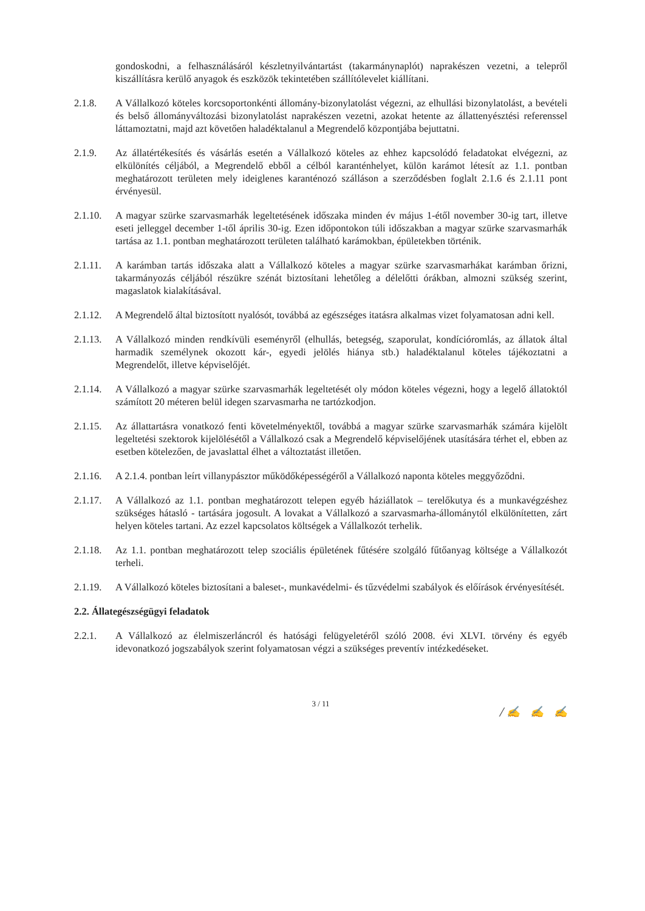gondoskodni, a felhasználásáról készletnyilvántartást (takarmánynaplót) naprakészen vezetni, a telepről kiszállításra kerülő anyagok és eszközök tekintetében szállítólevelet kiállítani.
2.1.8. A Vállalkozó köteles korcsoportonkénti állomány-bizonylatolást végezni, az elhullási bizonylatolást, a bevételi és belső állományváltozási bizonylatolást naprakészen vezetni, azokat hetente az állattenyésztési referenssel láttamoztatni, majd azt követően haladéktalanul a Megrendelő központjába bejuttatni.
2.1.9. Az állatértékesítés és vásárlás esetén a Vállalkozó köteles az ehhez kapcsolódó feladatokat elvégezni, az elkülönítés céljából, a Megrendelő ebből a célból karanténhelyet, külön karámot létesít az 1.1. pontban meghatározott területen mely ideiglenes karanténozó szálláson a szerződésben foglalt 2.1.6 és 2.1.11 pont érvényesül.
2.1.10.
A magyar szürke szarvasmarhák legeltetésének időszaka minden év május 1-étől november 30-ig tart, illetve eseti jelleggel december 1-től április 30-ig. Ezen időpontokon túli időszakban a magyar szürke szarvasmarhák tartása az 1.1. pontban meghatározott területen található karámokban, épületekben történik.
2.1.11.
A karámban tartás időszaka alatt a Vállalkozó köteles a magyar szürke szarvasmarhákat karámban őrizni, takarmányozás céljából részükre szénát biztosítani lehetőleg a délelőtti órákban, almozni szükség szerint, magaslatok kialakításával.
2.1.12.
A Megrendelő által biztosított nyalósót, továbbá az egészséges itatásra alkalmas vizet folyamatosan adni kell.
2.1.13.
A Vállalkozó minden rendkívüli eseményről (elhullás, betegség, szaporulat, kondícióromlás, az állatok által harmadik személynek okozott kár-, egyedi jelölés hiánya stb.) haladéktalanul köteles tájékoztatni a Megrendelőt, illetve képviselőjét.
2.1.14.
A Vállalkozó a magyar szürke szarvasmarhák legeltetését oly módon köteles végezni, hogy a legelő állatoktól számított 20 méteren belül idegen szarvasmarha ne tartózkodjon.
2.1.15.
Az állattartásra vonatkozó fenti követelményektől, továbbá a magyar szürke szarvasmarhák számára kijelölt legeltetési szektorok kijelölésétől a Vállalkozó csak a Megrendelő képviselőjének utasítására térhet el, ebben az esetben kötelezően, de javaslattal élhet a változtatást illetően.
2.1.16.
A 2.1.4. pontban leírt villanypásztor működőképességéről a Vállalkozó naponta köteles meggyőződni.
2.1.17.
A Vállalkozó az 1.1. pontban meghatározott telepen egyéb háziállatok – terelőkutya és a munkavégzéshez szükséges hátasló - tartására jogosult. A lovakat a Vállalkozó a szarvasmarha-állománytól elkülönítetten, zárt helyen köteles tartani. Az ezzel kapcsolatos költségek a Vállalkozót terhelik.
2.1.18.
Az 1.1. pontban meghatározott telep szociális épületének fűtésére szolgáló fűtőanyag költsége a Vállalkozót terheli.
2.1.19.
A Vállalkozó köteles biztosítani a baleset-, munkavédelmi- és tűzvédelmi szabályok és előírások érvényesítését.
2.2. Állategészségügyi feladatok
2.2.1. A Vállalkozó az élelmiszerláncról és hatósági felügyeletéről szóló 2008. évi XLVI. törvény és egyéb idevonatkozó jogszabályok szerint folyamatosan végzi a szükséges preventív intézkedéseket.
3 / 11
/ ✍ ✍ ✍